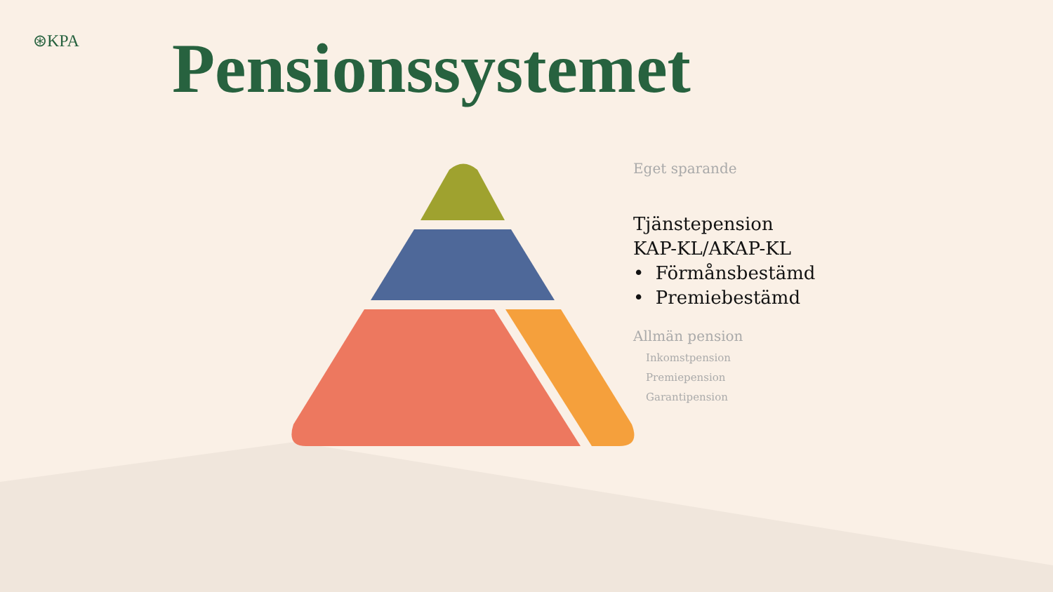⊛KPA Pensionssystemet
Eget sparande
Tjänstepension
KAP-KL/AKAP-KL
• Förmånsbestämd
• Premiebestämd
Allmän pension
Inkomstpension
Premiepension
Garantipension